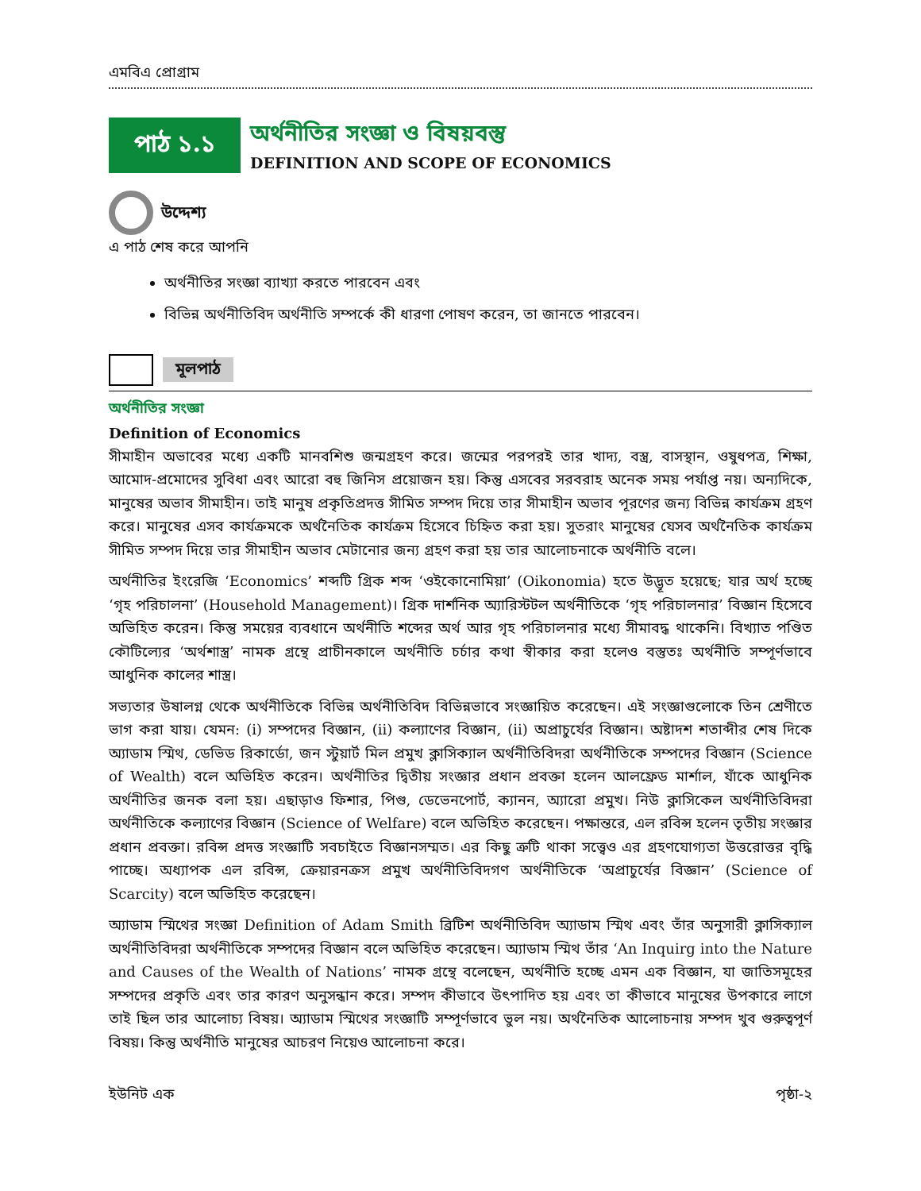এমবিএ প্রোগ্রাম
পাঠ ১.১
অর্থনীতির সংজ্ঞা ও বিষয়বস্তু
DEFINITION AND SCOPE OF ECONOMICS
উদ্দেশ্য
এ পাঠ শেষ করে আপনি
অর্থনীতির সংজ্ঞা ব্যাখ্যা করতে পারবেন এবং
বিভিন্ন অর্থনীতিবিদ অর্থনীতি সম্পর্কে কী ধারণা পোষণ করেন, তা জানতে পারবেন।
মূলপাঠ
অর্থনীতির সংজ্ঞা
Definition of Economics
সীমাহীন অভাবের মধ্যে একটি মানবশিশু জন্মগ্রহণ করে। জন্মের পরপরই তার খাদ্য, বস্ত্র, বাসস্থান, ওষুধপত্র, শিক্ষা, আমোদ-প্রমোদের সুবিধা এবং আরো বহু জিনিস প্রয়োজন হয়। কিন্তু এসবের সরবরাহ অনেক সময় পর্যাপ্ত নয়। অন্যদিকে, মানুষের অভাব সীমাহীন। তাই মানুষ প্রকৃতিপ্রদত্ত সীমিত সম্পদ দিয়ে তার সীমাহীন অভাব পূরণের জন্য বিভিন্ন কার্যক্রম গ্রহণ করে। মানুষের এসব কার্যক্রমকে অর্থনৈতিক কার্যক্রম হিসেবে চিহ্নিত করা হয়। সুতরাং মানুষের যেসব অর্থনৈতিক কার্যক্রম সীমিত সম্পদ দিয়ে তার সীমাহীন অভাব মেটানোর জন্য গ্রহণ করা হয় তার আলোচনাকে অর্থনীতি বলে।
অর্থনীতির ইংরেজি ‘Economics’ শব্দটি গ্রিক শব্দ ‘ওইকোনোমিয়া’ (Oikonomia) হতে উদ্ভূত হয়েছে; যার অর্থ হচ্ছে ‘গৃহ পরিচালনা’ (Household Management)। গ্রিক দার্শনিক অ্যারিস্টটল অর্থনীতিকে ‘গৃহ পরিচালনার’ বিজ্ঞান হিসেবে অভিহিত করেন। কিন্তু সময়ের ব্যবধানে অর্থনীতি শব্দের অর্থ আর গৃহ পরিচালনার মধ্যে সীমাবদ্ধ থাকেনি। বিখ্যাত পণ্ডিত কৌটিল্যের ‘অর্থশাস্ত্র’ নামক গ্রন্থে প্রাচীনকালে অর্থনীতি চর্চার কথা স্বীকার করা হলেও বস্তুতঃ অর্থনীতি সম্পূর্ণভাবে আধুনিক কালের শাস্ত্র।
সভ্যতার উষালগ্ন থেকে অর্থনীতিকে বিভিন্ন অর্থনীতিবিদ বিভিন্নভাবে সংজ্ঞায়িত করেছেন। এই সংজ্ঞাগুলোকে তিন শ্রেণীতে ভাগ করা যায়। যেমন: (i) সম্পদের বিজ্ঞান, (ii) কল্যাণের বিজ্ঞান, (ii) অপ্রাচুর্যের বিজ্ঞান। অষ্টাদশ শতাব্দীর শেষ দিকে অ্যাডাম স্মিথ, ডেভিড রিকার্ডো, জন স্টুয়ার্ট মিল প্রমুখ ক্লাসিক্যাল অর্থনীতিবিদরা অর্থনীতিকে সম্পদের বিজ্ঞান (Science of Wealth) বলে অভিহিত করেন। অর্থনীতির দ্বিতীয় সংজ্ঞার প্রধান প্রবক্তা হলেন আলফ্রেড মার্শাল, যাঁকে আধুনিক অর্থনীতির জনক বলা হয়। এছাড়াও ফিশার, পিগু, ডেভেনপোর্ট, ক্যানন, অ্যারো প্রমুখ। নিউ ক্লাসিকেল অর্থনীতিবিদরা অর্থনীতিকে কল্যাণের বিজ্ঞান (Science of Welfare) বলে অভিহিত করেছেন। পক্ষান্তরে, এল রবিন্স হলেন তৃতীয় সংজ্ঞার প্রধান প্রবক্তা। রবিন্স প্রদত্ত সংজ্ঞাটি সবচাইতে বিজ্ঞানসম্মত। এর কিছু ত্রুটি থাকা সত্ত্বেও এর গ্রহণযোগ্যতা উত্তরোত্তর বৃদ্ধি পাচ্ছে। অধ্যাপক এল রবিন্স, ক্রেয়ারনক্রস প্রমুখ অর্থনীতিবিদগণ অর্থনীতিকে ‘অপ্রাচুর্যের বিজ্ঞান’ (Science of Scarcity) বলে অভিহিত করেছেন।
অ্যাডাম স্মিথের সংজ্ঞা Definition of Adam Smith ব্রিটিশ অর্থনীতিবিদ অ্যাডাম স্মিথ এবং তাঁর অনুসারী ক্লাসিক্যাল অর্থনীতিবিদরা অর্থনীতিকে সম্পদের বিজ্ঞান বলে অভিহিত করেছেন। অ্যাডাম স্মিথ তাঁর ‘An Inquirg into the Nature and Causes of the Wealth of Nations’ নামক গ্রন্থে বলেছেন, অর্থনীতি হচ্ছে এমন এক বিজ্ঞান, যা জাতিসমূহের সম্পদের প্রকৃতি এবং তার কারণ অনুসন্ধান করে। সম্পদ কীভাবে উৎপাদিত হয় এবং তা কীভাবে মানুষের উপকারে লাগে তাই ছিল তার আলোচ্য বিষয়। অ্যাডাম স্মিথের সংজ্ঞাটি সম্পূর্ণভাবে ভুল নয়। অর্থনৈতিক আলোচনায় সম্পদ খুব গুরুত্বপূর্ণ বিষয়। কিন্তু অর্থনীতি মানুষের আচরণ নিয়েও আলোচনা করে।
ইউনিট এক পৃষ্ঠা-২